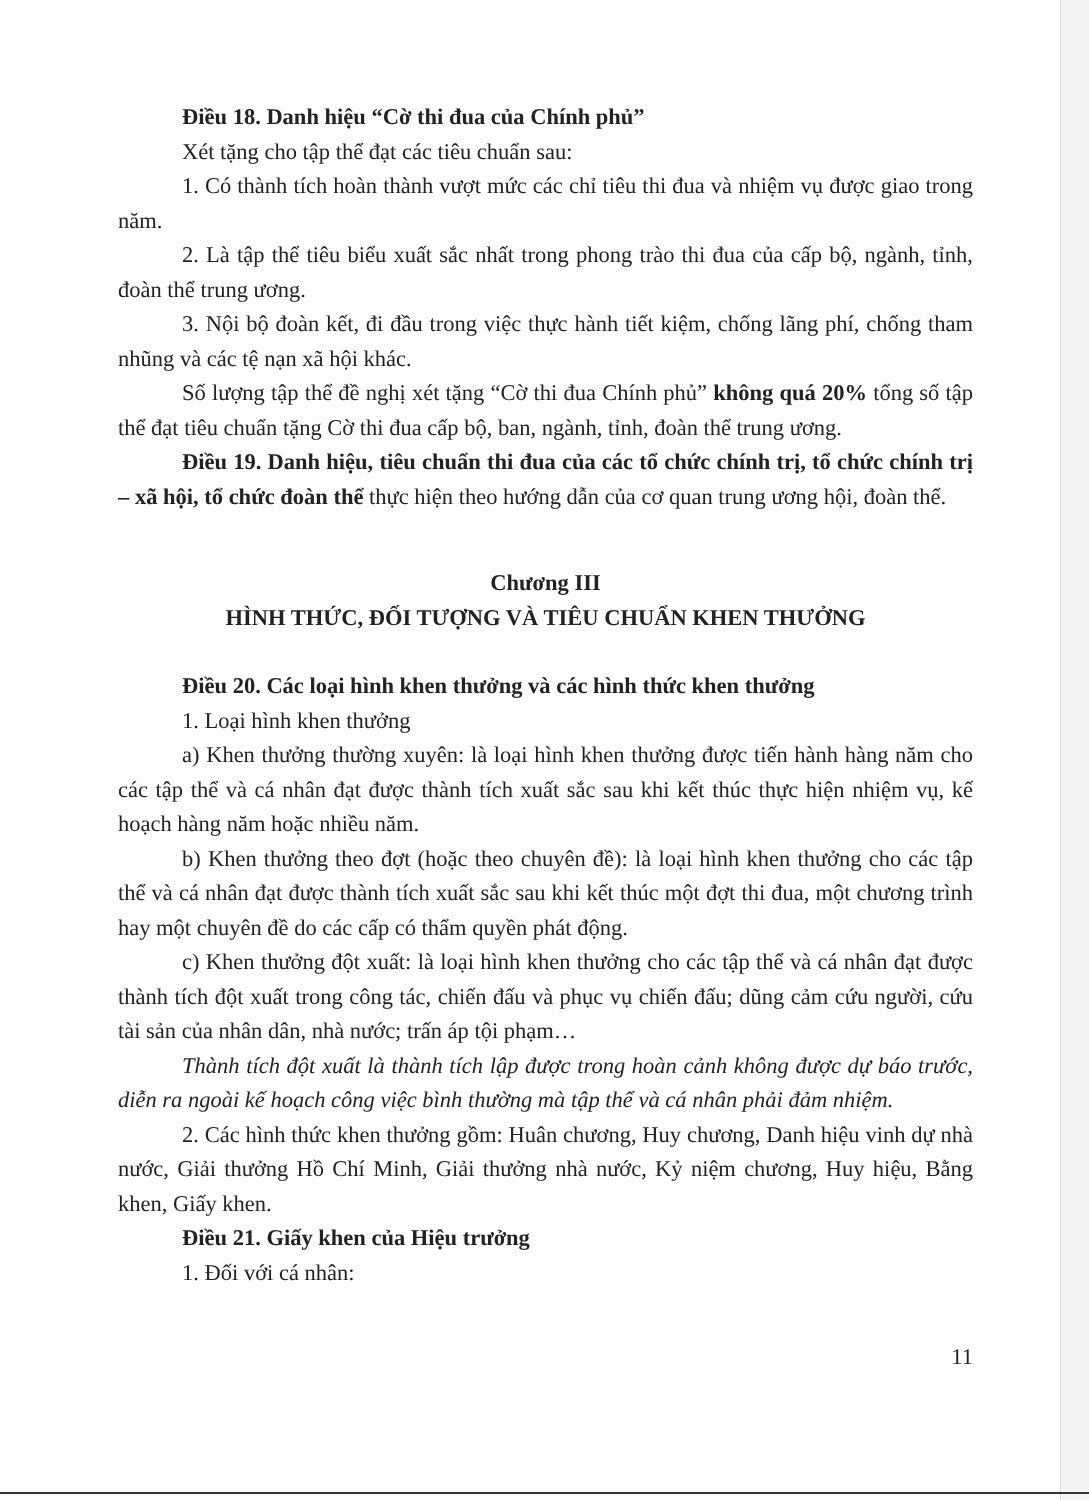Điều 18. Danh hiệu “Cờ thi đua của Chính phủ”
Xét tặng cho tập thể đạt các tiêu chuẩn sau:
1. Có thành tích hoàn thành vượt mức các chỉ tiêu thi đua và nhiệm vụ được giao trong năm.
2. Là tập thể tiêu biểu xuất sắc nhất trong phong trào thi đua của cấp bộ, ngành, tỉnh, đoàn thể trung ương.
3. Nội bộ đoàn kết, đi đầu trong việc thực hành tiết kiệm, chống lãng phí, chống tham nhũng và các tệ nạn xã hội khác.
Số lượng tập thể đề nghị xét tặng “Cờ thi đua Chính phủ” không quá 20% tổng số tập thể đạt tiêu chuẩn tặng Cờ thi đua cấp bộ, ban, ngành, tỉnh, đoàn thể trung ương.
Điều 19. Danh hiệu, tiêu chuẩn thi đua của các tổ chức chính trị, tổ chức chính trị – xã hội, tổ chức đoàn thể thực hiện theo hướng dẫn của cơ quan trung ương hội, đoàn thể.
Chương III
HÌNH THỨC, ĐỐI TƯỢNG VÀ TIÊU CHUẨN KHEN THƯỞNG
Điều 20. Các loại hình khen thưởng và các hình thức khen thưởng
1. Loại hình khen thưởng
a) Khen thưởng thường xuyên: là loại hình khen thưởng được tiến hành hàng năm cho các tập thể và cá nhân đạt được thành tích xuất sắc sau khi kết thúc thực hiện nhiệm vụ, kế hoạch hàng năm hoặc nhiều năm.
b) Khen thưởng theo đợt (hoặc theo chuyên đề): là loại hình khen thưởng cho các tập thể và cá nhân đạt được thành tích xuất sắc sau khi kết thúc một đợt thi đua, một chương trình hay một chuyên đề do các cấp có thẩm quyền phát động.
c) Khen thưởng đột xuất: là loại hình khen thưởng cho các tập thể và cá nhân đạt được thành tích đột xuất trong công tác, chiến đấu và phục vụ chiến đấu; dũng cảm cứu người, cứu tài sản của nhân dân, nhà nước; trấn áp tội phạm…
Thành tích đột xuất là thành tích lập được trong hoàn cảnh không được dự báo trước, diễn ra ngoài kế hoạch công việc bình thường mà tập thể và cá nhân phải đảm nhiệm.
2. Các hình thức khen thưởng gồm: Huân chương, Huy chương, Danh hiệu vinh dự nhà nước, Giải thưởng Hồ Chí Minh, Giải thưởng nhà nước, Kỷ niệm chương, Huy hiệu, Bằng khen, Giấy khen.
Điều 21. Giấy khen của Hiệu trưởng
1. Đối với cá nhân:
11